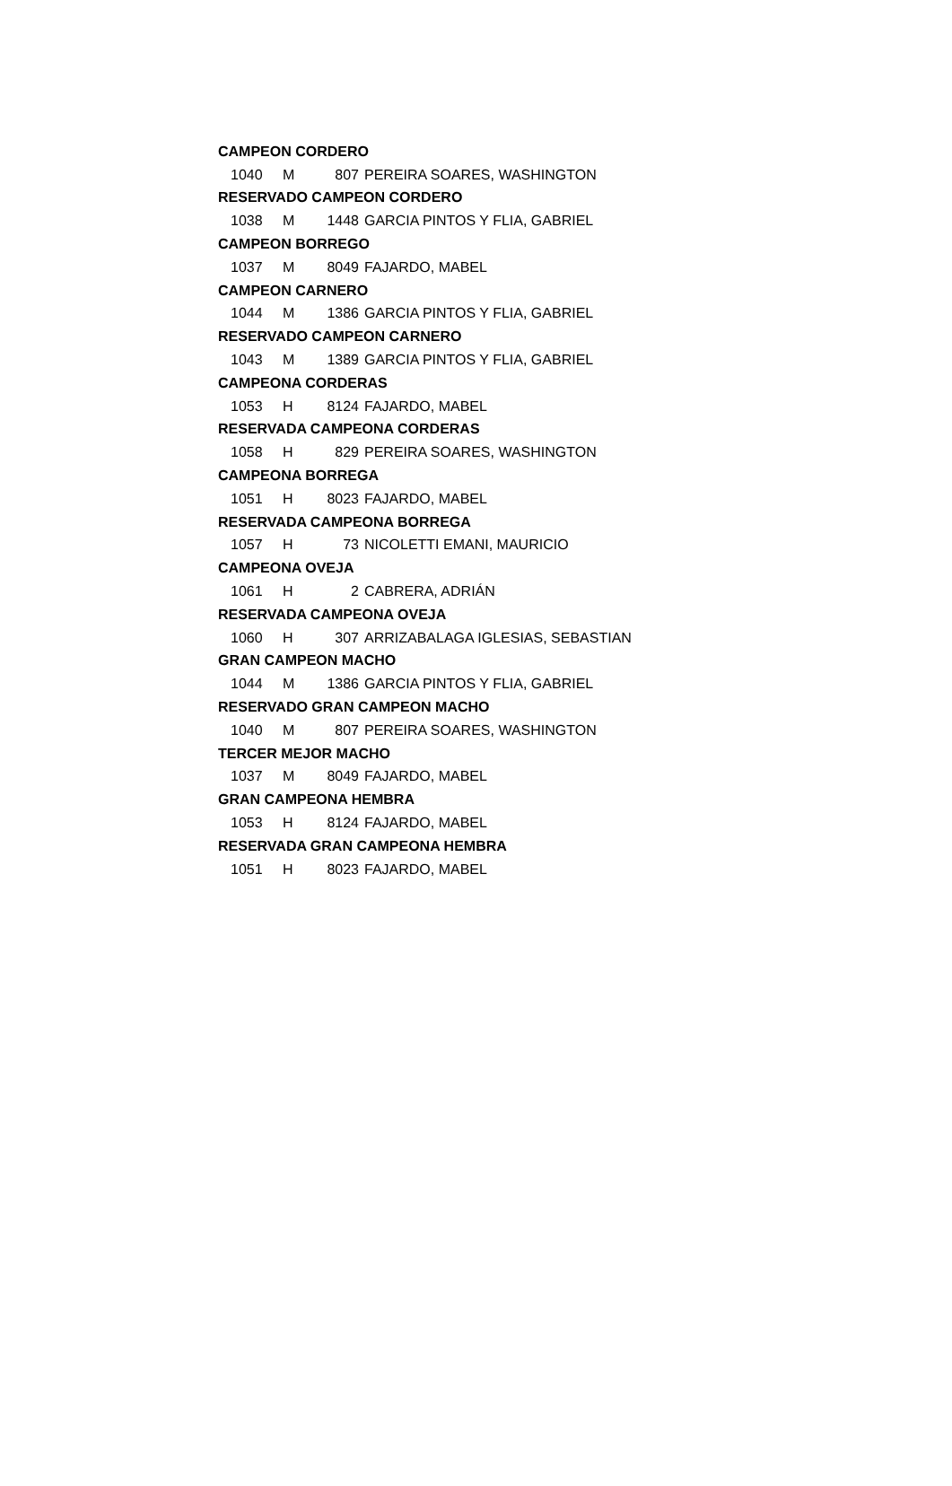| CAMPEON CORDERO | | | |
| 1040 | M | 807 | PEREIRA SOARES, WASHINGTON |
| RESERVADO CAMPEON CORDERO | | | |
| 1038 | M | 1448 | GARCIA PINTOS Y FLIA, GABRIEL |
| CAMPEON BORREGO | | | |
| 1037 | M | 8049 | FAJARDO, MABEL |
| CAMPEON CARNERO | | | |
| 1044 | M | 1386 | GARCIA PINTOS Y FLIA, GABRIEL |
| RESERVADO CAMPEON CARNERO | | | |
| 1043 | M | 1389 | GARCIA PINTOS Y FLIA, GABRIEL |
| CAMPEONA CORDERAS | | | |
| 1053 | H | 8124 | FAJARDO, MABEL |
| RESERVADA CAMPEONA CORDERAS | | | |
| 1058 | H | 829 | PEREIRA SOARES, WASHINGTON |
| CAMPEONA BORREGA | | | |
| 1051 | H | 8023 | FAJARDO, MABEL |
| RESERVADA CAMPEONA BORREGA | | | |
| 1057 | H | 73 | NICOLETTI EMANI, MAURICIO |
| CAMPEONA OVEJA | | | |
| 1061 | H | 2 | CABRERA, ADRIÁN |
| RESERVADA CAMPEONA OVEJA | | | |
| 1060 | H | 307 | ARRIZABALAGA IGLESIAS, SEBASTIAN |
| GRAN CAMPEON MACHO | | | |
| 1044 | M | 1386 | GARCIA PINTOS Y FLIA, GABRIEL |
| RESERVADO GRAN CAMPEON MACHO | | | |
| 1040 | M | 807 | PEREIRA SOARES, WASHINGTON |
| TERCER MEJOR MACHO | | | |
| 1037 | M | 8049 | FAJARDO, MABEL |
| GRAN CAMPEONA HEMBRA | | | |
| 1053 | H | 8124 | FAJARDO, MABEL |
| RESERVADA GRAN CAMPEONA HEMBRA | | | |
| 1051 | H | 8023 | FAJARDO, MABEL |